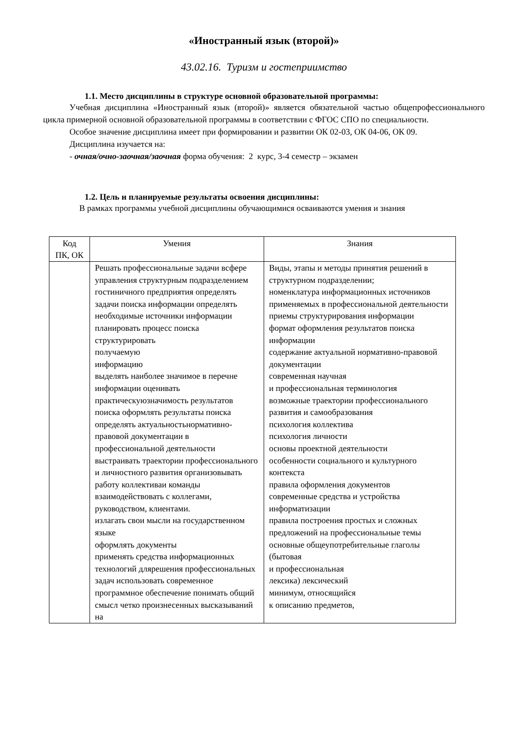«Иностранный язык (второй)»
43.02.16. Туризм и гостеприимство
1.1. Место дисциплины в структуре основной образовательной программы:
Учебная дисциплина «Иностранный язык (второй)» является обязательной частью общепрофессионального цикла примерной основной образовательной программы в соответствии с ФГОС СПО по специальности.
Особое значение дисциплина имеет при формировании и развитии ОК 02-03, ОК 04-06, ОК 09.
Дисциплина изучается на:
- очная/очно-заочная/заочная форма обучения: 2 курс, 3-4 семестр – экзамен
1.2. Цель и планируемые результаты освоения дисциплины:
В рамках программы учебной дисциплины обучающимися осваиваются умения и знания
| Код ПК, ОК | Умения | Знания |
| --- | --- | --- |
| | Решать профессиональные задачи всфере управления структурным подразделением гостиничного предприятия определять задачи поиска информации определять необходимые источники информации планировать процесс поиска структурировать получаемую информацию выделять наиболее значимое в перечне информации оценивать практическуюзначимость результатов поиска оформлять результаты поиска определять актуальностьнормативно-правовой документации в профессиональной деятельности выстраивать траектории профессионального и личностного развития организовывать работу коллективаи команды взаимодействовать с коллегами, руководством, клиентами. излагать свои мысли на государственном языке оформлять документы применять средства информационных технологий длярешения профессиональных задач использовать современное программное обеспечение понимать общий смысл четко произнесенных высказываний на | Виды, этапы и методы принятия решений в структурном подразделении; номенклатура информационных источников применяемых в профессиональной деятельности приемы структурирования информации формат оформления результатов поиска информации содержание актуальной нормативно-правовой документации современная научная и профессиональная терминология возможные траектории профессионального развития и самообразования психология коллектива психология личности основы проектной деятельности особенности социального и культурного контекста правила оформления документов современные средства и устройства информатизации правила построения простых и сложных предложений на профессиональные темы основные общеупотребительные глаголы (бытовая и профессиональная лексика) лексический минимум, относящийся к описанию предметов, |